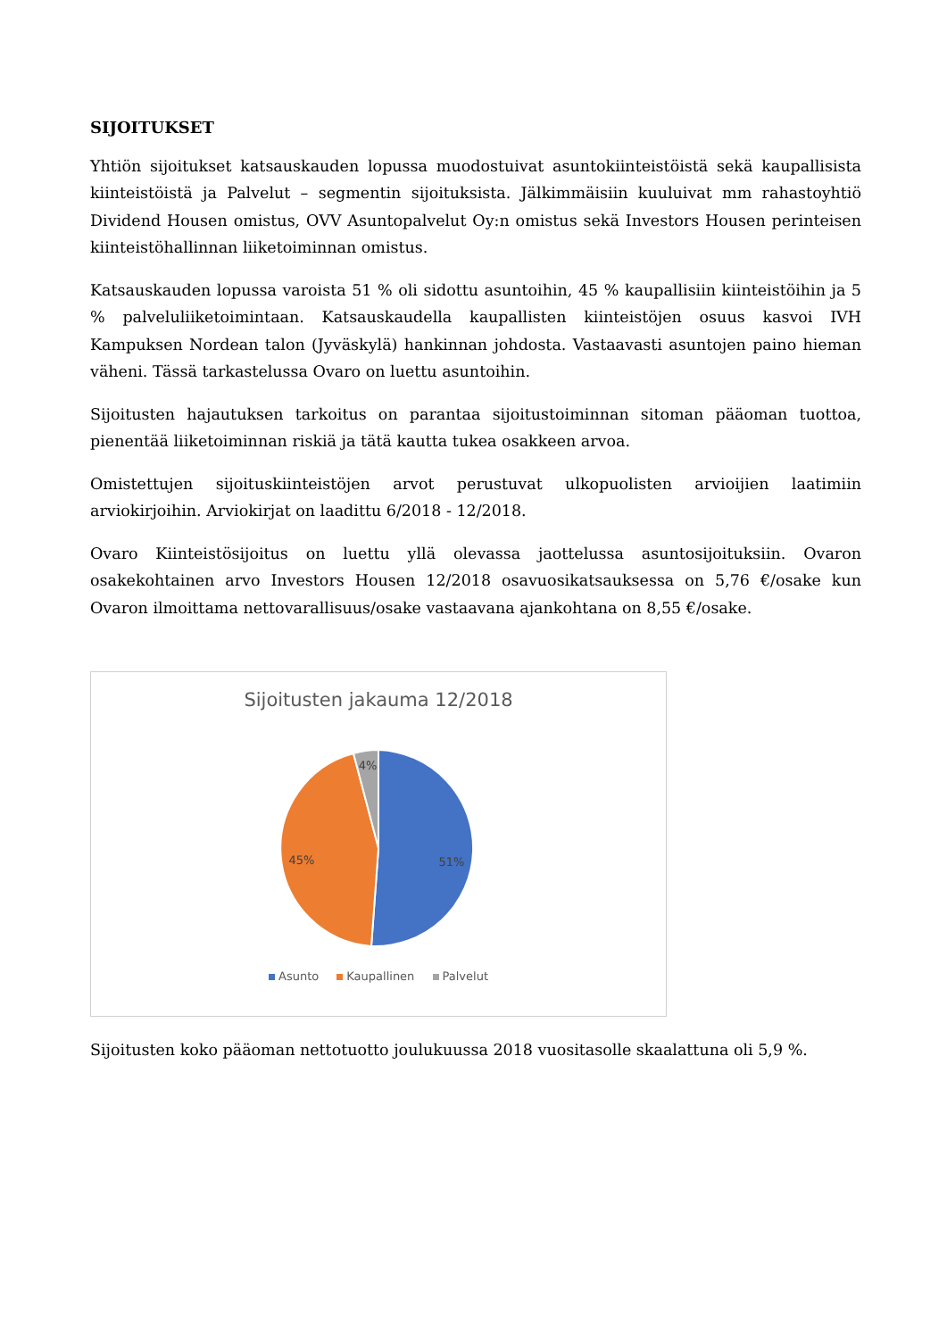SIJOITUKSET
Yhtiön sijoitukset katsauskauden lopussa muodostuivat asuntokiinteistöistä sekä kaupallisista kiinteistöistä ja Palvelut – segmentin sijoituksista. Jälkimmäisiin kuuluivat mm rahastoyhtiö Dividend Housen omistus, OVV Asuntopalvelut Oy:n omistus sekä Investors Housen perinteisen kiinteistöhallinnan liiketoiminnan omistus.
Katsauskauden lopussa varoista 51 % oli sidottu asuntoihin, 45 % kaupallisiin kiinteistöihin ja 5 % palveluliiketoimintaan. Katsauskaudella kaupallisten kiinteistöjen osuus kasvoi IVH Kampuksen Nordean talon (Jyväskylä) hankinnan johdosta. Vastaavasti asuntojen paino hieman väheni. Tässä tarkastelussa Ovaro on luettu asuntoihin.
Sijoitusten hajautuksen tarkoitus on parantaa sijoitustoiminnan sitoman pääoman tuottoa, pienentää liiketoiminnan riskiä ja tätä kautta tukea osakkeen arvoa.
Omistettujen sijoituskiinteistöjen arvot perustuvat ulkopuolisten arvioijien laatimiin arviokirjoihin. Arviokirjat on laadittu 6/2018 - 12/2018.
Ovaro Kiinteistösijoitus on luettu yllä olevassa jaottelussa asuntosijoituksiin. Ovaron osakekohtainen arvo Investors Housen 12/2018 osavuosikatsauksessa on 5,76 €/osake kun Ovaron ilmoittama nettovarallisuus/osake vastaavana ajankohtana on 8,55 €/osake.
Sijoitusten jakauma 12/2018
51%
45%
4%
Asunto Kaupallinen Palvelut
Sijoitusten koko pääoman nettotuotto joulukuussa 2018 vuositasolle skaalattuna oli 5,9 %.